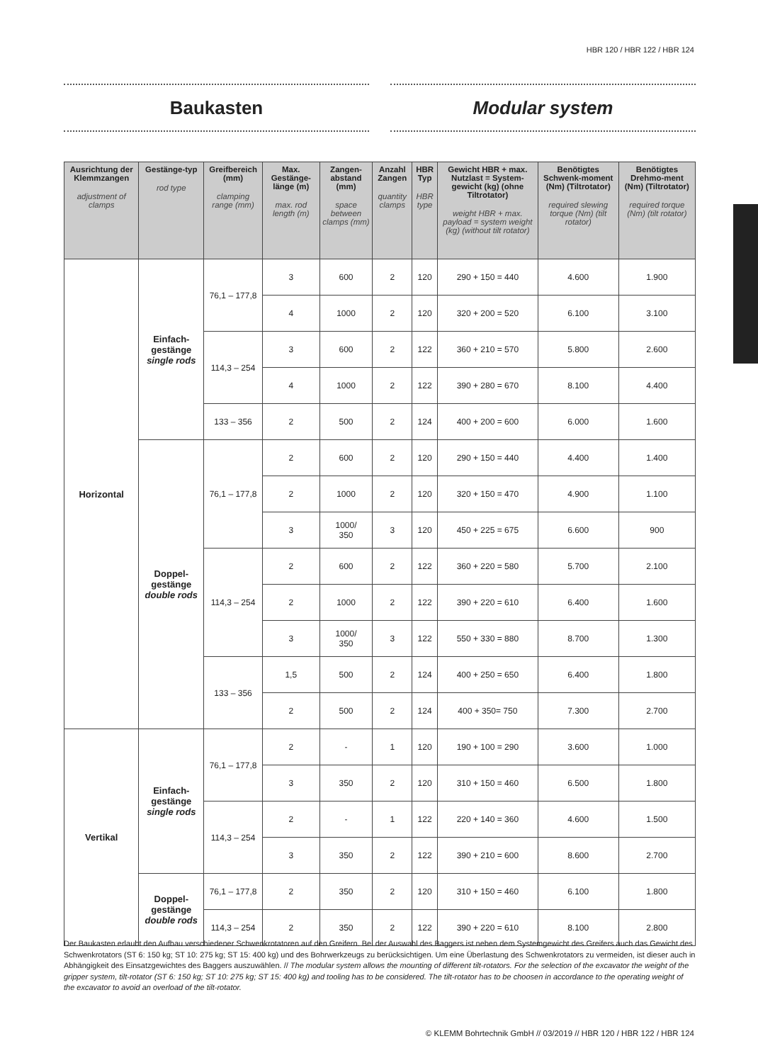HBR 120 / HBR 122 / HBR 124
Baukasten Modular system
| Ausrichtung der Klemmzangen adjustment of clamps | Gestänge-typ rod type | Greifbereich (mm) clamping range (mm) | Max. Gestänge-länge (m) max. rod length (m) | Zangen-abstand (mm) space between clamps (mm) | Anzahl Zangen quantity clamps | HBR Typ HBR type | Gewicht HBR + max. Nutzlast = System-gewicht (kg) (ohne Tiltrotator) weight HBR + max. payload = system weight (kg) (without tilt rotator) | Benötigtes Schwenk-moment (Nm) (Tiltrotator) required slewing torque (Nm) (tilt rotator) | Benötigtes Drehmo-ment (Nm) (Tiltrotator) required torque (Nm) (tilt rotator) |
| --- | --- | --- | --- | --- | --- | --- | --- | --- | --- |
| Horizontal | Einfach-gestänge single rods | 76,1 – 177,8 | 3 | 600 | 2 | 120 | 290 + 150 = 440 | 4.600 | 1.900 |
| | | | 4 | 1000 | 2 | 120 | 320 + 200 = 520 | 6.100 | 3.100 |
| | | 114,3 – 254 | 3 | 600 | 2 | 122 | 360 + 210 = 570 | 5.800 | 2.600 |
| | | | 4 | 1000 | 2 | 122 | 390 + 280 = 670 | 8.100 | 4.400 |
| | | 133 – 356 | 2 | 500 | 2 | 124 | 400 + 200 = 600 | 6.000 | 1.600 |
| | Doppel-gestänge double rods | 76,1 – 177,8 | 2 | 600 | 2 | 120 | 290 + 150 = 440 | 4.400 | 1.400 |
| | | | 2 | 1000 | 2 | 120 | 320 + 150 = 470 | 4.900 | 1.100 |
| | | | 3 | 1000/ 350 | 3 | 120 | 450 + 225 = 675 | 6.600 | 900 |
| | | 114,3 – 254 | 2 | 600 | 2 | 122 | 360 + 220 = 580 | 5.700 | 2.100 |
| | | | 2 | 1000 | 2 | 122 | 390 + 220 = 610 | 6.400 | 1.600 |
| | | | 3 | 1000/ 350 | 3 | 122 | 550 + 330 = 880 | 8.700 | 1.300 |
| | | 133 – 356 | 1,5 | 500 | 2 | 124 | 400 + 250 = 650 | 6.400 | 1.800 |
| | | | 2 | 500 | 2 | 124 | 400 + 350= 750 | 7.300 | 2.700 |
| Vertikal | Einfach-gestänge single rods | 76,1 – 177,8 | 2 | - | 1 | 120 | 190 + 100 = 290 | 3.600 | 1.000 |
| | | | 3 | 350 | 2 | 120 | 310 + 150 = 460 | 6.500 | 1.800 |
| | | 114,3 – 254 | 2 | - | 1 | 122 | 220 + 140 = 360 | 4.600 | 1.500 |
| | | | 3 | 350 | 2 | 122 | 390 + 210 = 600 | 8.600 | 2.700 |
| | Doppel-gestänge double rods | 76,1 – 177,8 | 2 | 350 | 2 | 120 | 310 + 150 = 460 | 6.100 | 1.800 |
| | | 114,3 – 254 | 2 | 350 | 2 | 122 | 390 + 220 = 610 | 8.100 | 2.800 |
Der Baukasten erlaubt den Aufbau verschiedener Schwenkrotatoren auf den Greifern. Bei der Auswahl des Baggers ist neben dem Systemgewicht des Greifers auch das Gewicht des Schwenkrotators (ST 6: 150 kg; ST 10: 275 kg; ST 15: 400 kg) und des Bohrwerkzeugs zu berücksichtigen. Um eine Überlastung des Schwenkrotators zu vermeiden, ist dieser auch in Abhängigkeit des Einsatzgewichtes des Baggers auszuwählen. // The modular system allows the mounting of different tilt-rotators. For the selection of the excavator the weight of the gripper system, tilt-rotator (ST 6: 150 kg; ST 10: 275 kg; ST 15: 400 kg) and tooling has to be considered. The tilt-rotator has to be choosen in accordance to the operating weight of the excavator to avoid an overload of the tilt-rotator.
© KLEMM Bohrtechnik GmbH // 03/2019 // HBR 120 / HBR 122 / HBR 124